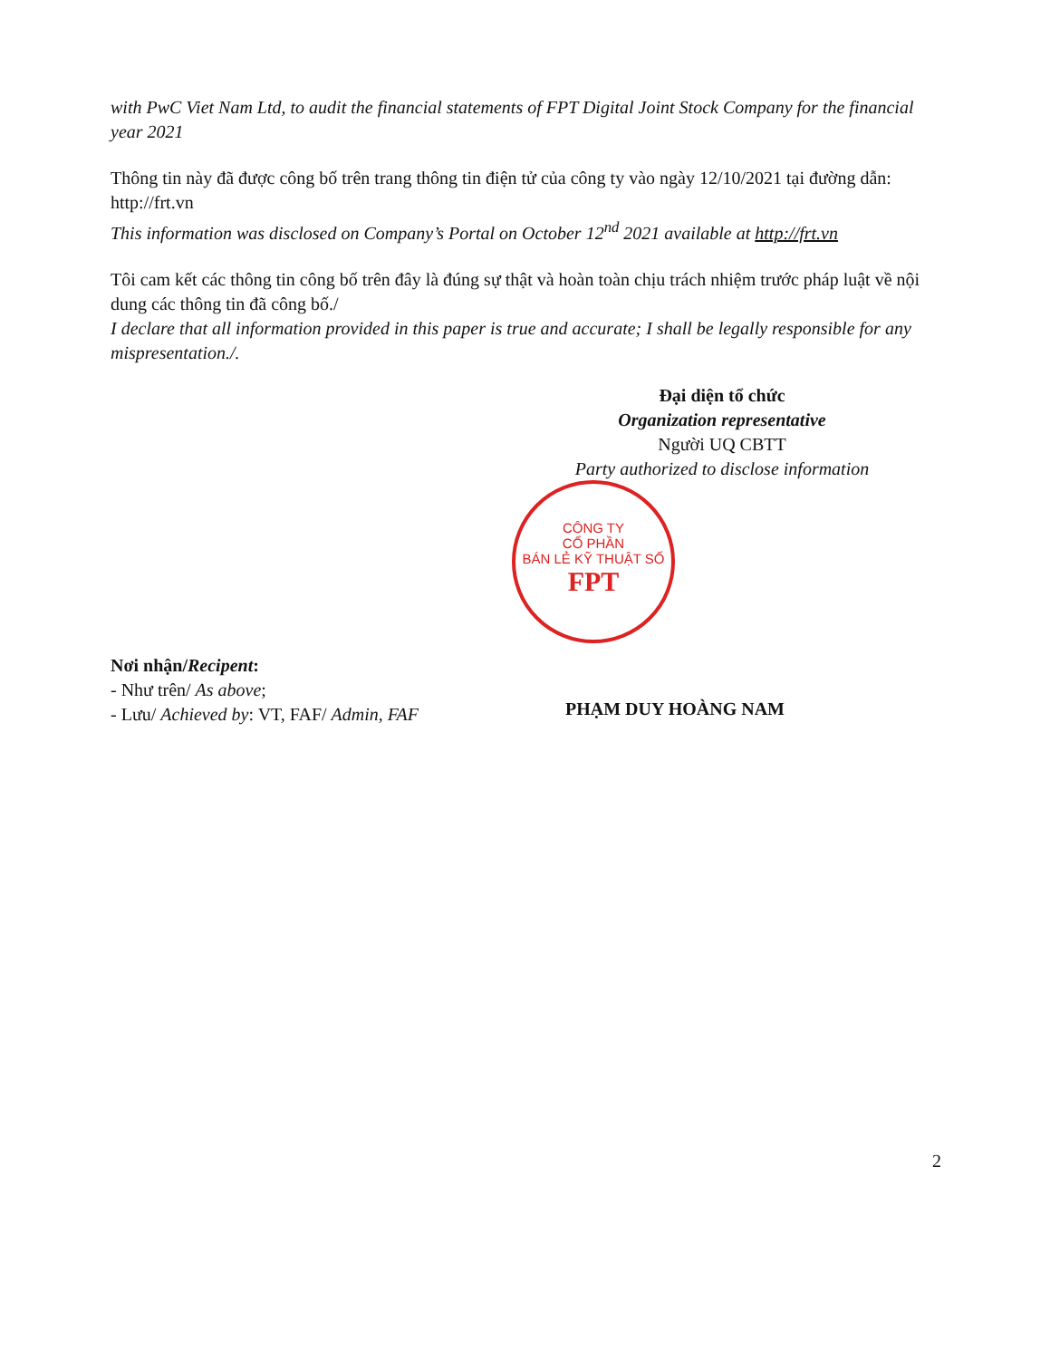with PwC Viet Nam Ltd, to audit the financial statements of FPT Digital Joint Stock Company for the financial year 2021
Thông tin này đã được công bố trên trang thông tin điện tử của công ty vào ngày 12/10/2021 tại đường dẫn: http://frt.vn
This information was disclosed on Company’s Portal on October 12<sup>nd</sup> 2021 available at http://frt.vn
Tôi cam kết các thông tin công bố trên đây là đúng sự thật và hoàn toàn chịu trách nhiệm trước pháp luật về nội dung các thông tin đã công bố./
I declare that all information provided in this paper is true and accurate; I shall be legally responsible for any mispresentation./.
Đại diện tổ chức
Organization representative
Người UQ CBTT
Party authorized to disclose information
Nơi nhận/Recipent:
- Như trên/ As above;
- Lưu/ Achieved by: VT, FAF/ Admin, FAF
PHẠM DUY HOÀNG NAM
CÔNG TY
CỔ PHẦN
BÁN LẺ KỸ THUẬT SỐ
FPT
2